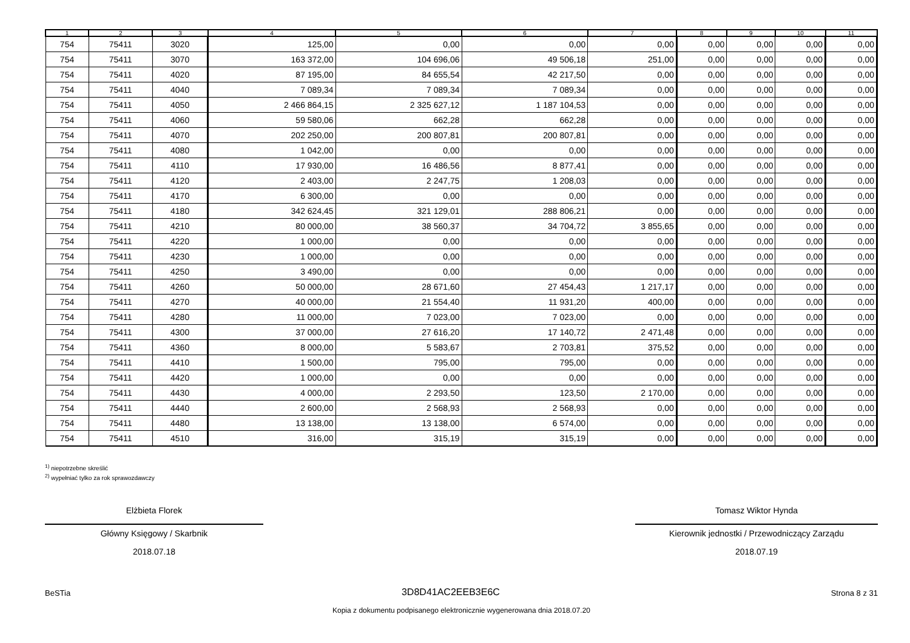| 1 | 2 | 3 | 4 | 5 | 6 | 7 | 8 | 9 | 10 | 11 |
| --- | --- | --- | --- | --- | --- | --- | --- | --- | --- | --- |
| 754 | 75411 | 3020 | 125,00 | 0,00 | 0,00 | 0,00 | 0,00 | 0,00 | 0,00 | 0,00 |
| 754 | 75411 | 3070 | 163 372,00 | 104 696,06 | 49 506,18 | 251,00 | 0,00 | 0,00 | 0,00 | 0,00 |
| 754 | 75411 | 4020 | 87 195,00 | 84 655,54 | 42 217,50 | 0,00 | 0,00 | 0,00 | 0,00 | 0,00 |
| 754 | 75411 | 4040 | 7 089,34 | 7 089,34 | 7 089,34 | 0,00 | 0,00 | 0,00 | 0,00 | 0,00 |
| 754 | 75411 | 4050 | 2 466 864,15 | 2 325 627,12 | 1 187 104,53 | 0,00 | 0,00 | 0,00 | 0,00 | 0,00 |
| 754 | 75411 | 4060 | 59 580,06 | 662,28 | 662,28 | 0,00 | 0,00 | 0,00 | 0,00 | 0,00 |
| 754 | 75411 | 4070 | 202 250,00 | 200 807,81 | 200 807,81 | 0,00 | 0,00 | 0,00 | 0,00 | 0,00 |
| 754 | 75411 | 4080 | 1 042,00 | 0,00 | 0,00 | 0,00 | 0,00 | 0,00 | 0,00 | 0,00 |
| 754 | 75411 | 4110 | 17 930,00 | 16 486,56 | 8 877,41 | 0,00 | 0,00 | 0,00 | 0,00 | 0,00 |
| 754 | 75411 | 4120 | 2 403,00 | 2 247,75 | 1 208,03 | 0,00 | 0,00 | 0,00 | 0,00 | 0,00 |
| 754 | 75411 | 4170 | 6 300,00 | 0,00 | 0,00 | 0,00 | 0,00 | 0,00 | 0,00 | 0,00 |
| 754 | 75411 | 4180 | 342 624,45 | 321 129,01 | 288 806,21 | 0,00 | 0,00 | 0,00 | 0,00 | 0,00 |
| 754 | 75411 | 4210 | 80 000,00 | 38 560,37 | 34 704,72 | 3 855,65 | 0,00 | 0,00 | 0,00 | 0,00 |
| 754 | 75411 | 4220 | 1 000,00 | 0,00 | 0,00 | 0,00 | 0,00 | 0,00 | 0,00 | 0,00 |
| 754 | 75411 | 4230 | 1 000,00 | 0,00 | 0,00 | 0,00 | 0,00 | 0,00 | 0,00 | 0,00 |
| 754 | 75411 | 4250 | 3 490,00 | 0,00 | 0,00 | 0,00 | 0,00 | 0,00 | 0,00 | 0,00 |
| 754 | 75411 | 4260 | 50 000,00 | 28 671,60 | 27 454,43 | 1 217,17 | 0,00 | 0,00 | 0,00 | 0,00 |
| 754 | 75411 | 4270 | 40 000,00 | 21 554,40 | 11 931,20 | 400,00 | 0,00 | 0,00 | 0,00 | 0,00 |
| 754 | 75411 | 4280 | 11 000,00 | 7 023,00 | 7 023,00 | 0,00 | 0,00 | 0,00 | 0,00 | 0,00 |
| 754 | 75411 | 4300 | 37 000,00 | 27 616,20 | 17 140,72 | 2 471,48 | 0,00 | 0,00 | 0,00 | 0,00 |
| 754 | 75411 | 4360 | 8 000,00 | 5 583,67 | 2 703,81 | 375,52 | 0,00 | 0,00 | 0,00 | 0,00 |
| 754 | 75411 | 4410 | 1 500,00 | 795,00 | 795,00 | 0,00 | 0,00 | 0,00 | 0,00 | 0,00 |
| 754 | 75411 | 4420 | 1 000,00 | 0,00 | 0,00 | 0,00 | 0,00 | 0,00 | 0,00 | 0,00 |
| 754 | 75411 | 4430 | 4 000,00 | 2 293,50 | 123,50 | 2 170,00 | 0,00 | 0,00 | 0,00 | 0,00 |
| 754 | 75411 | 4440 | 2 600,00 | 2 568,93 | 2 568,93 | 0,00 | 0,00 | 0,00 | 0,00 | 0,00 |
| 754 | 75411 | 4480 | 13 138,00 | 13 138,00 | 6 574,00 | 0,00 | 0,00 | 0,00 | 0,00 | 0,00 |
| 754 | 75411 | 4510 | 316,00 | 315,19 | 315,19 | 0,00 | 0,00 | 0,00 | 0,00 | 0,00 |
<sup>1)</sup> niepotrzebne skreślić
<sup>2)</sup> wypełniać tylko za rok sprawozdawczy
Elżbieta Florek
Główny Księgowy / Skarbnik
2018.07.18
Tomasz Wiktor Hynda
Kierownik jednostki / Przewodniczący Zarządu
2018.07.19
BeSTia 3D8D41AC2EEB3E6C Strona 8 z 31
Kopia z dokumentu podpisanego elektronicznie wygenerowana dnia 2018.07.20